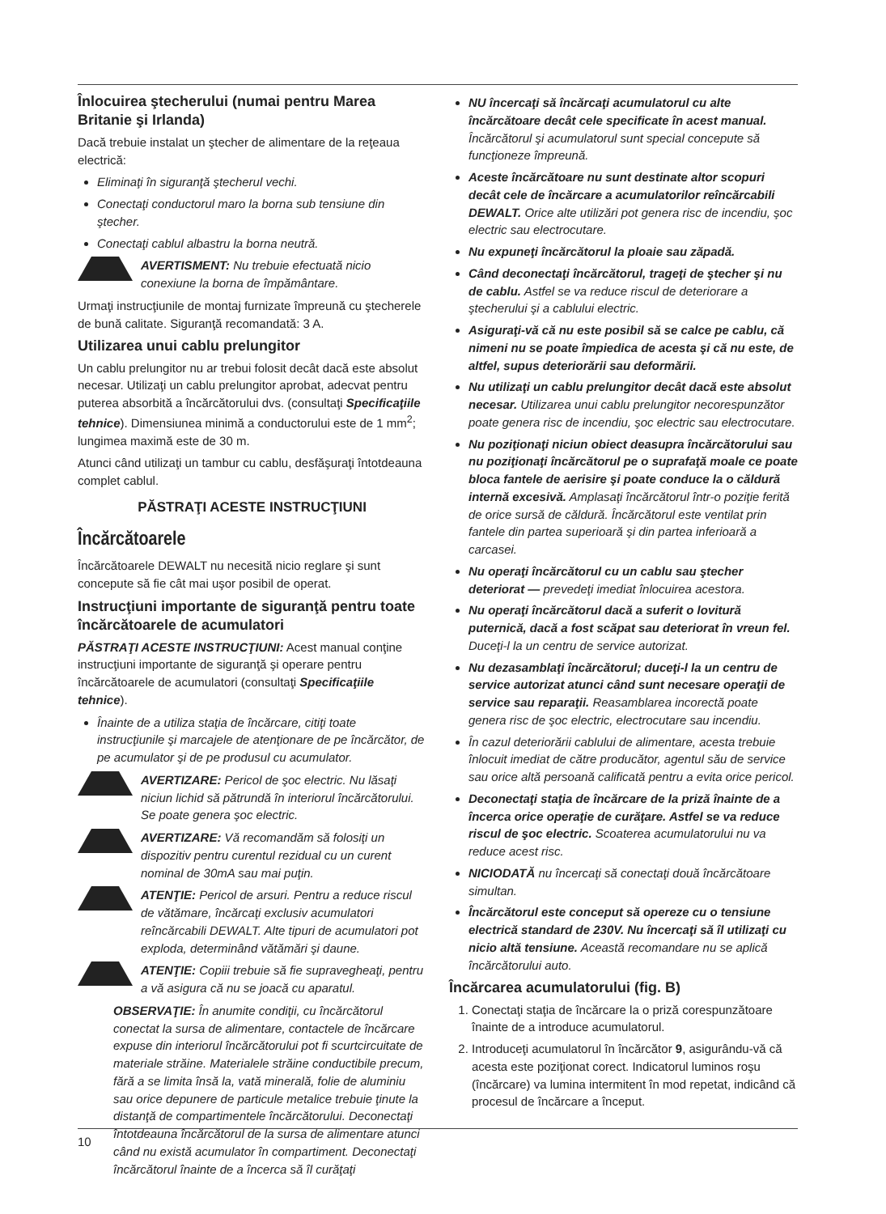Înlocuirea ştecherului (numai pentru Marea Britanie şi Irlanda)
Dacă trebuie instalat un ştecher de alimentare de la reţeaua electrică:
Eliminaţi în siguranţă ştecherul vechi.
Conectaţi conductorul maro la borna sub tensiune din ştecher.
Conectaţi cablul albastru la borna neutră.
AVERTISMENT: Nu trebuie efectuată nicio conexiune la borna de împământare.
Urmaţi instrucţiunile de montaj furnizate împreună cu ştecherele de bună calitate. Siguranţă recomandată: 3 A.
Utilizarea unui cablu prelungitor
Un cablu prelungitor nu ar trebui folosit decât dacă este absolut necesar. Utilizaţi un cablu prelungitor aprobat, adecvat pentru puterea absorbită a încărcătorului dvs. (consultaţi Specificaţiile tehnice). Dimensiunea minimă a conductorului este de 1 mm<sup>2</sup>; lungimea maximă este de 30 m.
Atunci când utilizaţi un tambur cu cablu, desfăşuraţi întotdeauna complet cablul.
PĂSTRAŢI ACESTE INSTRUCŢIUNI
Încărcătoarele
Încărcătoarele DEWALT nu necesită nicio reglare şi sunt concepute să fie cât mai uşor posibil de operat.
Instrucţiuni importante de siguranţă pentru toate încărcătoarele de acumulatori
PĂSTRAŢI ACESTE INSTRUCŢIUNI: Acest manual conţine instrucţiuni importante de siguranţă şi operare pentru încărcătoarele de acumulatori (consultaţi Specificaţiile tehnice).
Înainte de a utiliza staţia de încărcare, citiţi toate instrucţiunile şi marcajele de atenţionare de pe încărcător, de pe acumulator şi de pe produsul cu acumulator.
AVERTIZARE: Pericol de şoc electric. Nu lăsaţi niciun lichid să pătrundă în interiorul încărcătorului. Se poate genera şoc electric.
AVERTIZARE: Vă recomandăm să folosiţi un dispozitiv pentru curentul rezidual cu un curent nominal de 30mA sau mai puţin.
ATENŢIE: Pericol de arsuri. Pentru a reduce riscul de vătămare, încărcaţi exclusiv acumulatori reîncărcabili DEWALT. Alte tipuri de acumulatori pot exploda, determinând vătămări şi daune.
ATENŢIE: Copiii trebuie să fie supravegheaţi, pentru a vă asigura că nu se joacă cu aparatul.
OBSERVAŢIE: În anumite condiţii, cu încărcătorul conectat la sursa de alimentare, contactele de încărcare expuse din interiorul încărcătorului pot fi scurtcircuitate de materiale străine. Materialele străine conductibile precum, fără a se limita însă la, vată minerală, folie de aluminiu sau orice depunere de particule metalice trebuie ţinute la distanţă de compartimentele încărcătorului. Deconectaţi întotdeauna încărcătorul de la sursa de alimentare atunci când nu există acumulator în compartiment. Deconectaţi încărcătorul înainte de a încerca să îl curăţaţi
NU încercaţi să încărcaţi acumulatorul cu alte încărcătoare decât cele specificate în acest manual. Încărcătorul şi acumulatorul sunt special concepute să funcţioneze împreună.
Aceste încărcătoare nu sunt destinate altor scopuri decât cele de încărcare a acumulatorilor reîncărcabili DEWALT. Orice alte utilizări pot genera risc de incendiu, şoc electric sau electrocutare.
Nu expuneţi încărcătorul la ploaie sau zăpadă.
Când deconectaţi încărcătorul, trageţi de ştecher şi nu de cablu. Astfel se va reduce riscul de deteriorare a ştecherului şi a cablului electric.
Asiguraţi-vă că nu este posibil să se calce pe cablu, că nimeni nu se poate împiedica de acesta şi că nu este, de altfel, supus deteriorării sau deformării.
Nu utilizaţi un cablu prelungitor decât dacă este absolut necesar. Utilizarea unui cablu prelungitor necorespunzător poate genera risc de incendiu, şoc electric sau electrocutare.
Nu poziţionaţi niciun obiect deasupra încărcătorului sau nu poziţionaţi încărcătorul pe o suprafaţă moale ce poate bloca fantele de aerisire şi poate conduce la o căldură internă excesivă. Amplasaţi încărcătorul într-o poziţie ferită de orice sursă de căldură. Încărcătorul este ventilat prin fantele din partea superioară şi din partea inferioară a carcasei.
Nu operaţi încărcătorul cu un cablu sau ştecher deteriorat — prevedeţi imediat înlocuirea acestora.
Nu operaţi încărcătorul dacă a suferit o lovitură puternică, dacă a fost scăpat sau deteriorat în vreun fel. Duceţi-l la un centru de service autorizat.
Nu dezasamblaţi încărcătorul; duceţi-l la un centru de service autorizat atunci când sunt necesare operaţii de service sau reparaţii. Reasamblarea incorectă poate genera risc de şoc electric, electrocutare sau incendiu.
În cazul deteriorării cablului de alimentare, acesta trebuie înlocuit imediat de către producător, agentul său de service sau orice altă persoană calificată pentru a evita orice pericol.
Deconectaţi staţia de încărcare de la priză înainte de a încerca orice operaţie de curăţare. Astfel se va reduce riscul de şoc electric. Scoaterea acumulatorului nu va reduce acest risc.
NICIODATĂ nu încercaţi să conectaţi două încărcătoare simultan.
Încărcătorul este conceput să opereze cu o tensiune electrică standard de 230V. Nu încercaţi să îl utilizaţi cu nicio altă tensiune. Această recomandare nu se aplică încărcătorului auto.
Încărcarea acumulatorului (fig. B)
1. Conectaţi staţia de încărcare la o priză corespunzătoare înainte de a introduce acumulatorul.
2. Introduceţi acumulatorul în încărcător 9, asigurându-vă că acesta este poziţionat corect. Indicatorul luminos roşu (încărcare) va lumina intermitent în mod repetat, indicând că procesul de încărcare a început.
10